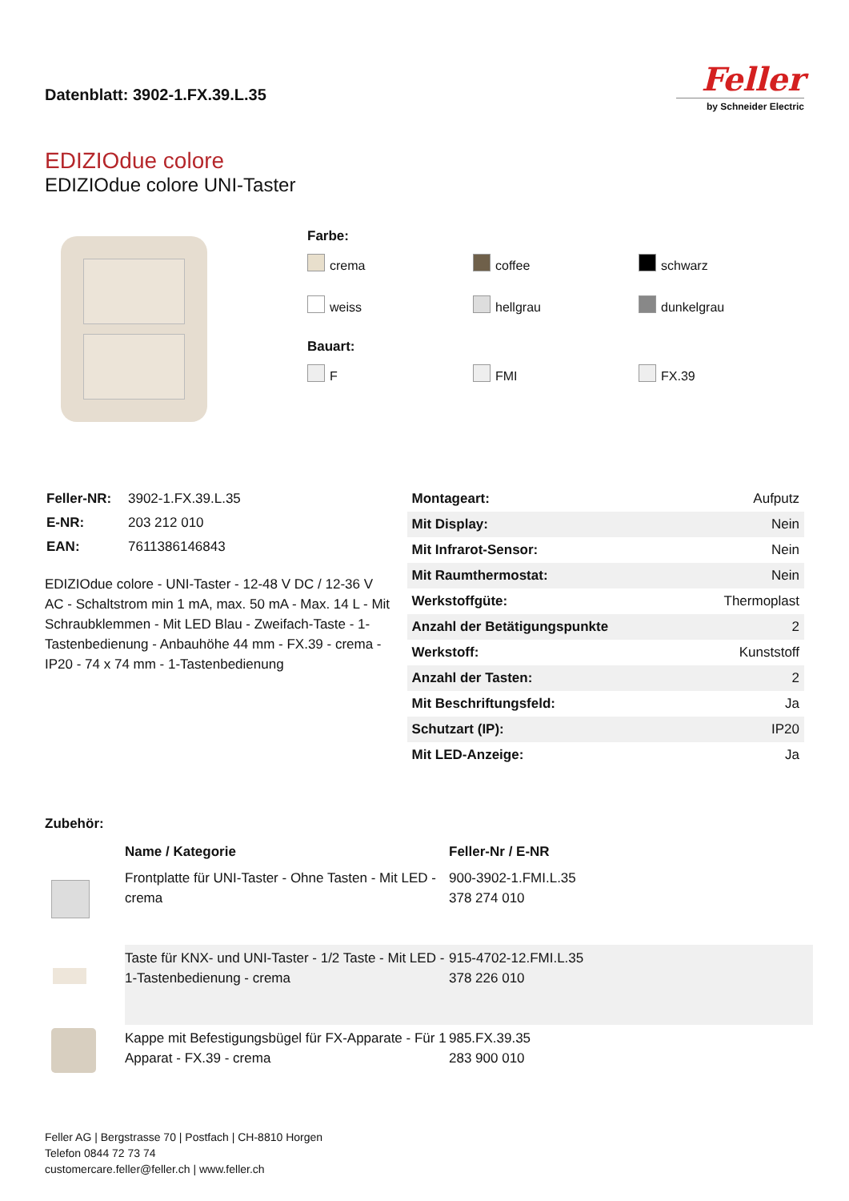Datenblatt: 3902-1.FX.39.L.35
Feller
by Schneider Electric
EDIZIOdue colore
EDIZIOdue colore UNI-Taster
Farbe:
crema
coffee
schwarz
weiss
hellgrau
dunkelgrau
Bauart:
F
FMI
FX.39
| Feller-NR: | 3902-1.FX.39.L.35 |
| E-NR: | 203 212 010 |
| EAN: | 7611386146843 |
EDIZIOdue colore - UNI-Taster - 12-48 V DC / 12-36 V AC - Schaltstrom min 1 mA, max. 50 mA - Max. 14 L - Mit Schraubklemmen - Mit LED Blau - Zweifach-Taste - 1-Tastenbedienung - Anbauhöhe 44 mm - FX.39 - crema - IP20 - 74 x 74 mm - 1-Tastenbedienung
| Montageart: | Aufputz |
| Mit Display: | Nein |
| Mit Infrarot-Sensor: | Nein |
| Mit Raumthermostat: | Nein |
| Werkstoffgüte: | Thermoplast |
| Anzahl der Betätigungspunkte | 2 |
| Werkstoff: | Kunststoff |
| Anzahl der Tasten: | 2 |
| Mit Beschriftungsfeld: | Ja |
| Schutzart (IP): | IP20 |
| Mit LED-Anzeige: | Ja |
Zubehör:
| | Name / Kategorie | Feller-Nr / E-NR |
| | Frontplatte für UNI-Taster - Ohne Tasten - Mit LED - crema | 900-3902-1.FMI.L.35 378 274 010 |
| | Taste für KNX- und UNI-Taster - 1/2 Taste - Mit LED - 1-Tastenbedienung - crema | 915-4702-12.FMI.L.35 378 226 010 |
| | Kappe mit Befestigungsbügel für FX-Apparate - Für 1 Apparat - FX.39 - crema | 985.FX.39.35 283 900 010 |
Feller AG | Bergstrasse 70 | Postfach | CH-8810 Horgen
Telefon 0844 72 73 74
customercare.feller@feller.ch | www.feller.ch